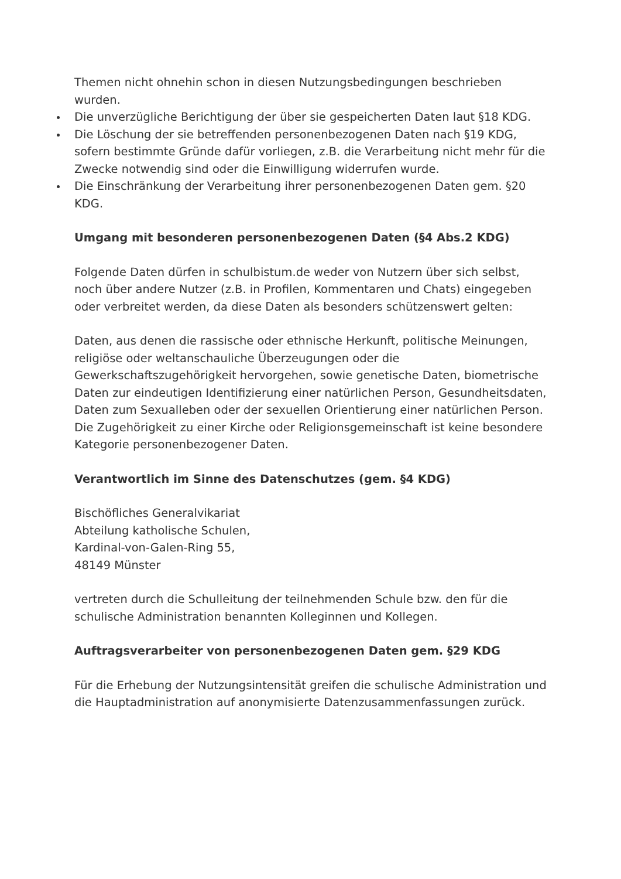Themen nicht ohnehin schon in diesen Nutzungsbedingungen beschrieben wurden.
Die unverzügliche Berichtigung der über sie gespeicherten Daten laut §18 KDG.
Die Löschung der sie betreffenden personenbezogenen Daten nach §19 KDG, sofern bestimmte Gründe dafür vorliegen, z.B. die Verarbeitung nicht mehr für die Zwecke notwendig sind oder die Einwilligung widerrufen wurde.
Die Einschränkung der Verarbeitung ihrer personenbezogenen Daten gem. §20 KDG.
Umgang mit besonderen personenbezogenen Daten (§4 Abs.2 KDG)
Folgende Daten dürfen in schulbistum.de weder von Nutzern über sich selbst, noch über andere Nutzer (z.B. in Profilen, Kommentaren und Chats) eingegeben oder verbreitet werden, da diese Daten als besonders schützenswert gelten:
Daten, aus denen die rassische oder ethnische Herkunft, politische Meinungen, religiöse oder weltanschauliche Überzeugungen oder die Gewerkschaftszugehörigkeit hervorgehen, sowie genetische Daten, biometrische Daten zur eindeutigen Identifizierung einer natürlichen Person, Gesundheitsdaten, Daten zum Sexualleben oder der sexuellen Orientierung einer natürlichen Person. Die Zugehörigkeit zu einer Kirche oder Religionsgemeinschaft ist keine besondere Kategorie personenbezogener Daten.
Verantwortlich im Sinne des Datenschutzes (gem. §4 KDG)
Bischöfliches Generalvikariat
Abteilung katholische Schulen,
Kardinal-von-Galen-Ring 55,
48149 Münster
vertreten durch die Schulleitung der teilnehmenden Schule bzw. den für die schulische Administration benannten Kolleginnen und Kollegen.
Auftragsverarbeiter von personenbezogenen Daten gem. §29 KDG
Für die Erhebung der Nutzungsintensität greifen die schulische Administration und die Hauptadministration auf anonymisierte Datenzusammenfassungen zurück.